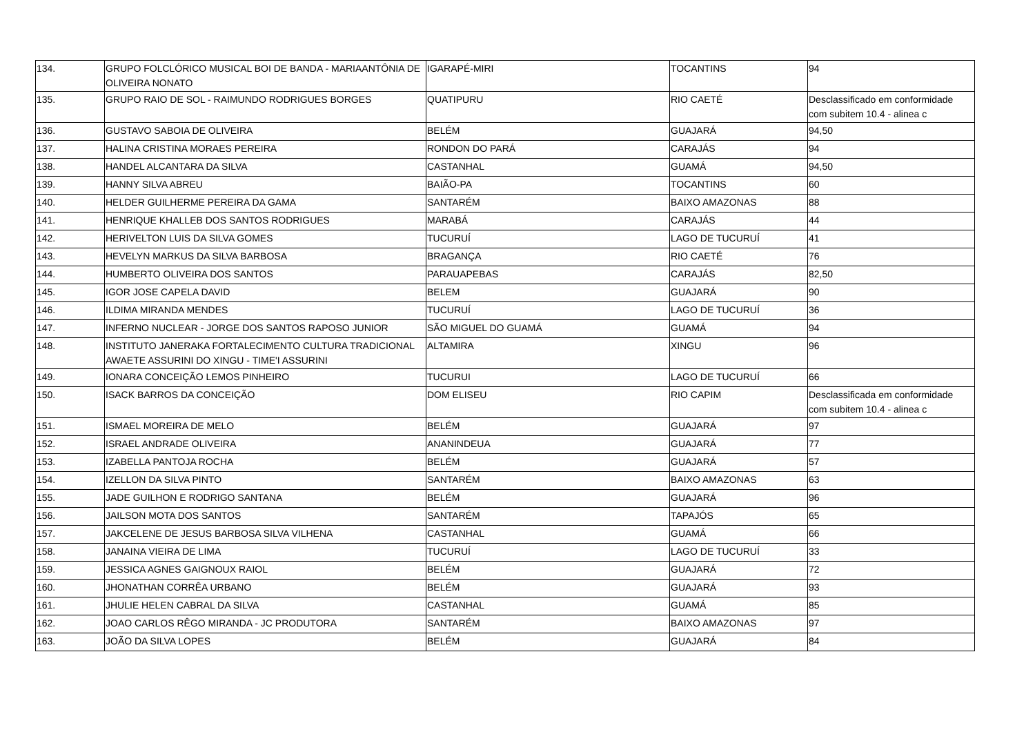| 134. | GRUPO FOLCLÓRICO MUSICAL BOI DE BANDA - MARIAANTÔNIA DE OLIVEIRA NONATO | IGARAPÉ-MIRI | TOCANTINS | 94 |
| 135. | GRUPO RAIO DE SOL - RAIMUNDO RODRIGUES BORGES | QUATIPURU | RIO CAETÉ | Desclassificado em conformidade com subitem 10.4 - alinea c |
| 136. | GUSTAVO SABOIA DE OLIVEIRA | BELÉM | GUAJARÁ | 94,50 |
| 137. | HALINA CRISTINA MORAES PEREIRA | RONDON DO PARÁ | CARAJÁS | 94 |
| 138. | HANDEL ALCANTARA DA SILVA | CASTANHAL | GUAMÁ | 94,50 |
| 139. | HANNY SILVA ABREU | BAIÃO-PA | TOCANTINS | 60 |
| 140. | HELDER GUILHERME PEREIRA DA GAMA | SANTARÉM | BAIXO AMAZONAS | 88 |
| 141. | HENRIQUE KHALLEB DOS SANTOS RODRIGUES | MARABÁ | CARAJÁS | 44 |
| 142. | HERIVELTON LUIS DA SILVA GOMES | TUCURUÍ | LAGO DE TUCURUÍ | 41 |
| 143. | HEVELYN MARKUS DA SILVA BARBOSA | BRAGANÇA | RIO CAETÉ | 76 |
| 144. | HUMBERTO OLIVEIRA DOS SANTOS | PARAUAPEBAS | CARAJÁS | 82,50 |
| 145. | IGOR JOSE CAPELA DAVID | BELEM | GUAJARÁ | 90 |
| 146. | ILDIMA MIRANDA MENDES | TUCURUÍ | LAGO DE TUCURUÍ | 36 |
| 147. | INFERNO NUCLEAR - JORGE DOS SANTOS RAPOSO JUNIOR | SÃO MIGUEL DO GUAMÁ | GUAMÁ | 94 |
| 148. | INSTITUTO JANERAKA FORTALECIMENTO CULTURA TRADICIONAL AWAETE ASSURINI DO XINGU - TIME'I ASSURINI | ALTAMIRA | XINGU | 96 |
| 149. | IONARA CONCEIÇÃO LEMOS PINHEIRO | TUCURUI | LAGO DE TUCURUÍ | 66 |
| 150. | ISACK BARROS DA CONCEIÇÃO | DOM ELISEU | RIO CAPIM | Desclassificada em conformidade com subitem 10.4 - alinea c |
| 151. | ISMAEL MOREIRA DE MELO | BELÉM | GUAJARÁ | 97 |
| 152. | ISRAEL ANDRADE OLIVEIRA | ANANINDEUA | GUAJARÁ | 77 |
| 153. | IZABELLA PANTOJA ROCHA | BELÉM | GUAJARÁ | 57 |
| 154. | IZELLON DA SILVA PINTO | SANTARÉM | BAIXO AMAZONAS | 63 |
| 155. | JADE GUILHON E RODRIGO SANTANA | BELÉM | GUAJARÁ | 96 |
| 156. | JAILSON MOTA DOS SANTOS | SANTARÉM | TAPAJÓS | 65 |
| 157. | JAKCELENE DE JESUS BARBOSA SILVA VILHENA | CASTANHAL | GUAMÁ | 66 |
| 158. | JANAINA VIEIRA DE LIMA | TUCURUÍ | LAGO DE TUCURUÍ | 33 |
| 159. | JESSICA AGNES GAIGNOUX RAIOL | BELÉM | GUAJARÁ | 72 |
| 160. | JHONATHAN CORRÊA URBANO | BELÉM | GUAJARÁ | 93 |
| 161. | JHULIE HELEN CABRAL DA SILVA | CASTANHAL | GUAMÁ | 85 |
| 162. | JOAO CARLOS RÊGO MIRANDA - JC PRODUTORA | SANTARÉM | BAIXO AMAZONAS | 97 |
| 163. | JOÃO DA SILVA LOPES | BELÉM | GUAJARÁ | 84 |